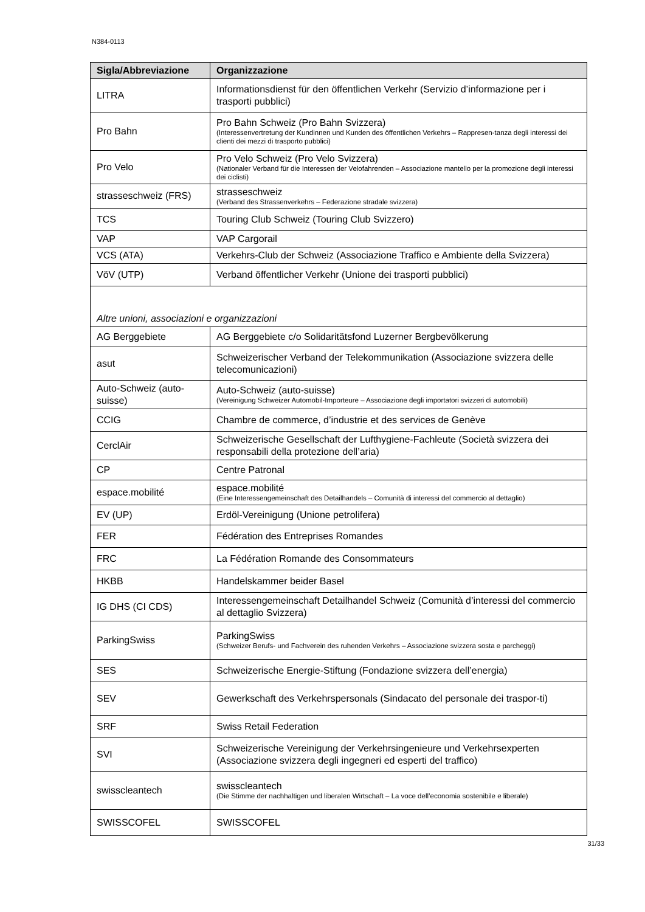N384-0113
| Sigla/Abbreviazione | Organizzazione |
| --- | --- |
| LITRA | Informationsdienst für den öffentlichen Verkehr (Servizio d’informazione per i trasporti pubblici) |
| Pro Bahn | Pro Bahn Schweiz (Pro Bahn Svizzera) (Interessenvertretung der Kundinnen und Kunden des öffentlichen Verkehrs – Rappresen-tanza degli interessi dei clienti dei mezzi di trasporto pubblici) |
| Pro Velo | Pro Velo Schweiz (Pro Velo Svizzera) (Nationaler Verband für die Interessen der Velofahrenden – Associazione mantello per la promozione degli interessi dei ciclisti) |
| strasseschweiz (FRS) | strasseschweiz (Verband des Strassenverkehrs – Federazione stradale svizzera) |
| TCS | Touring Club Schweiz (Touring Club Svizzero) |
| VAP | VAP Cargorail |
| VCS (ATA) | Verkehrs-Club der Schweiz (Associazione Traffico e Ambiente della Svizzera) |
| VöV (UTP) | Verband öffentlicher Verkehr (Unione dei trasporti pubblici) |
| Altre unioni, associazioni e organizzazioni | |
| AG Berggebiete | AG Berggebiete c/o Solidaritätsfond Luzerner Bergbevölkerung |
| asut | Schweizerischer Verband der Telekommunikation (Associazione svizzera delle telecomunicazioni) |
| Auto-Schweiz (auto-suisse) | Auto-Schweiz (auto-suisse) (Vereinigung Schweizer Automobil-Importeure – Associazione degli importatori svizzeri di automobili) |
| CCIG | Chambre de commerce, d’industrie et des services de Genève |
| CerclAir | Schweizerische Gesellschaft der Lufthygiene-Fachleute (Società svizzera dei responsabili della protezione dell’aria) |
| CP | Centre Patronal |
| espace.mobilité | espace.mobilité (Eine Interessengemeinschaft des Detailhandels – Comunità di interessi del commercio al dettaglio) |
| EV (UP) | Erdöl-Vereinigung (Unione petrolifera) |
| FER | Fédération des Entreprises Romandes |
| FRC | La Fédération Romande des Consommateurs |
| HKBB | Handelskammer beider Basel |
| IG DHS (CI CDS) | Interessengemeinschaft Detailhandel Schweiz (Comunità d’interessi del commercio al dettaglio Svizzera) |
| ParkingSwiss | ParkingSwiss (Schweizer Berufs- und Fachverein des ruhenden Verkehrs – Associazione svizzera sosta e parcheggi) |
| SES | Schweizerische Energie-Stiftung (Fondazione svizzera dell’energia) |
| SEV | Gewerkschaft des Verkehrspersonals (Sindacato del personale dei traspor-ti) |
| SRF | Swiss Retail Federation |
| SVI | Schweizerische Vereinigung der Verkehrsingenieure und Verkehrsexperten (Associazione svizzera degli ingegneri ed esperti del traffico) |
| swisscleantech | swisscleantech (Die Stimme der nachhaltigen und liberalen Wirtschaft – La voce dell’economia sostenibile e liberale) |
| SWISSCOFEL | SWISSCOFEL |
31/33